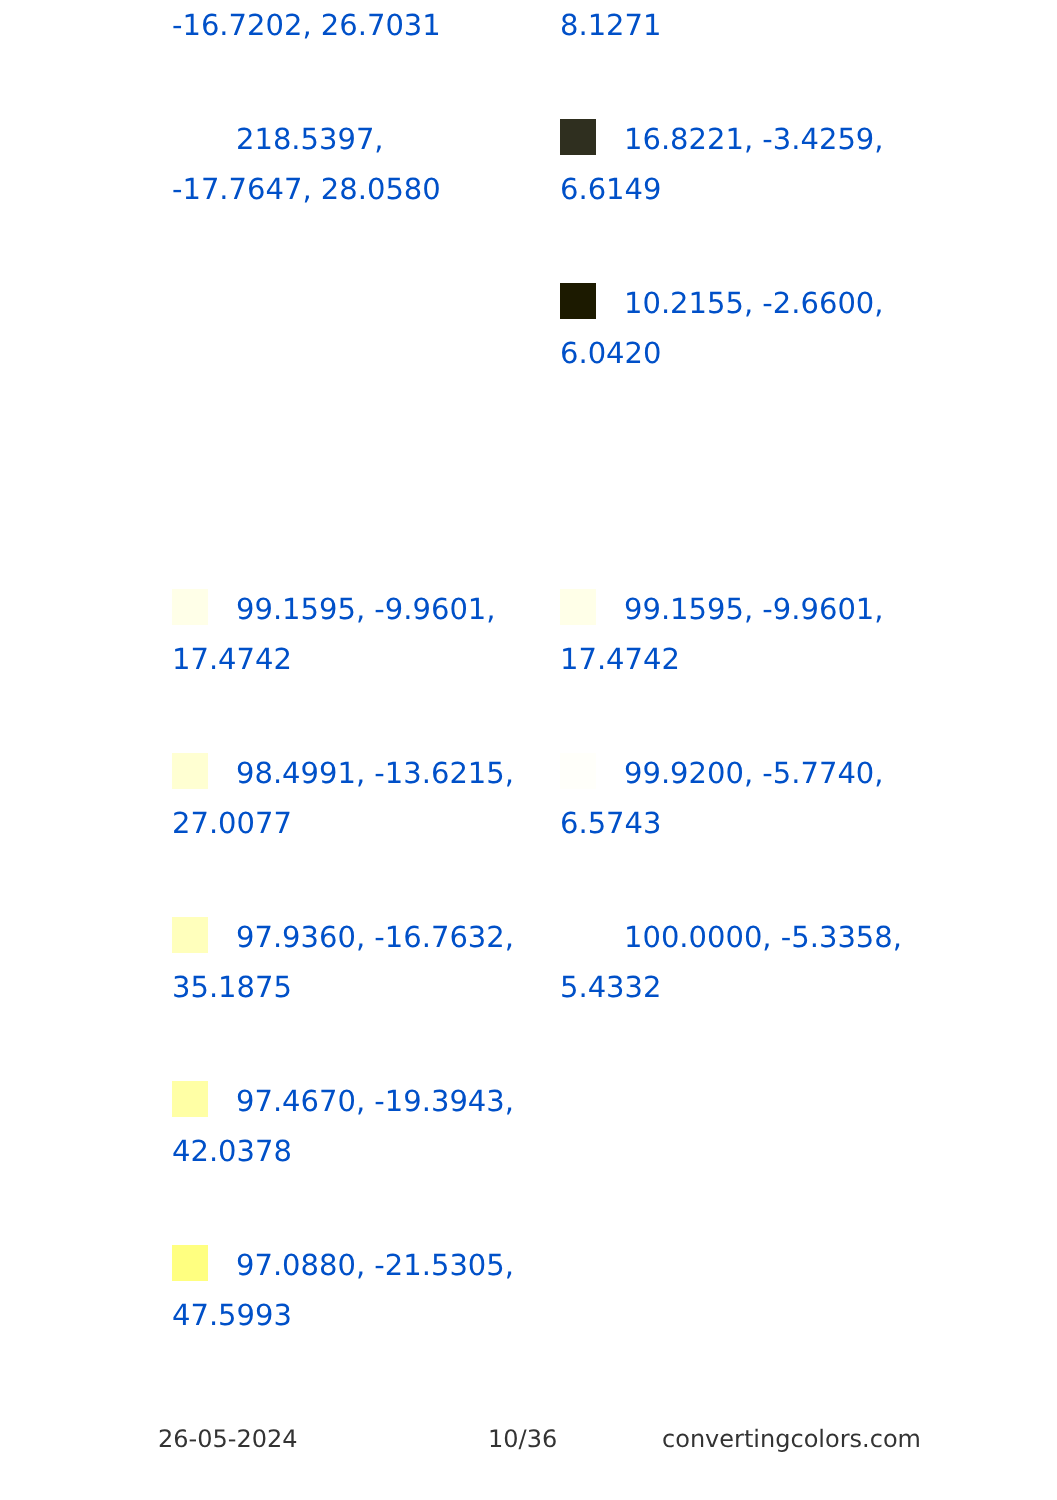-16.7202, 26.7031 8.1271
218.5397, -17.7647, 28.0580
16.8221, -3.4259, 6.6149
10.2155, -2.6600, 6.0420
99.1595, -9.9601, 17.4742
99.1595, -9.9601, 17.4742
98.4991, -13.6215, 27.0077
99.9200, -5.7740, 6.5743
97.9360, -16.7632, 35.1875
100.0000, -5.3358, 5.4332
97.4670, -19.3943, 42.0378
97.0880, -21.5305, 47.5993
26-05-2024 10/36 convertingcolors.com